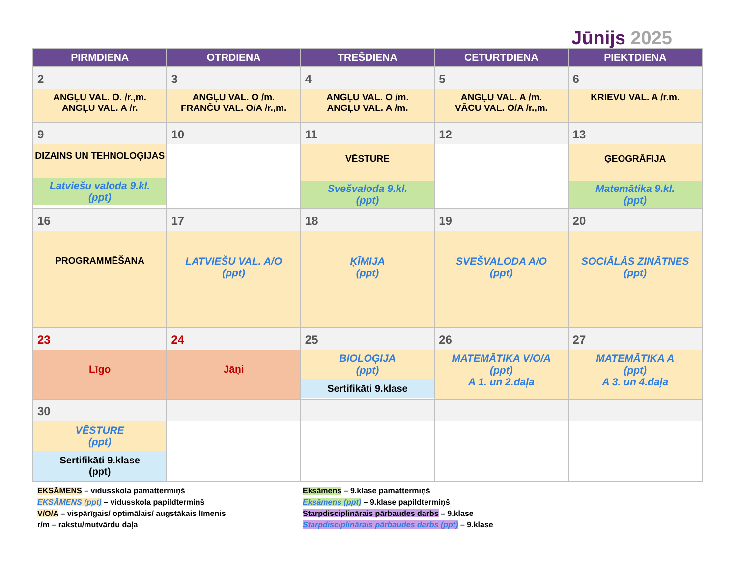Jūnijs 2025
| PIRMDIENA | OTRDIENA | TREŠDIENA | CETURTDIENA | PIEKTDIENA |
| --- | --- | --- | --- | --- |
| 2 ANGĻU VAL. O. /r.,m. ANGĻU VAL. A /r. | 3 ANGĻU VAL. O /m. FRANČU VAL. O/A /r.,m. | 4 ANGĻU VAL. O /m. ANGĻU VAL. A /m. | 5 ANGĻU VAL. A /m. VĀCU VAL. O/A /r.,m. | 6 KRIEVU VAL. A /r.m. |
| 9 DIZAINS UN TEHNOLOĢIJAS Latviešu valoda 9.kl. (ppt) | 10 | 11 VĒSTURE Svešvaloda 9.kl. (ppt) | 12 | 13 ĢEOGRĀFIJA Matemātika 9.kl. (ppt) |
| 16 PROGRAMMĒŠANA | 17 LATVIEŠU VAL. A/O (ppt) | 18 ĶĪMIJA (ppt) | 19 SVEŠVALODA A/O (ppt) | 20 SOCIĀLĀS ZINĀTNES (ppt) |
| 23 Līgo | 24 Jāņi | 25 BIOLOĢIJA (ppt) Sertifikāti 9.klase | 26 MATEMĀTIKA V/O/A (ppt) A 1. un 2.daļa | 27 MATEMĀTIKA A (ppt) A 3. un 4.daļa |
| 30 VĒSTURE (ppt) Sertifikāti 9.klase (ppt) | | | | |
EKSĀMENS – vidusskola pamattermiņš
EKSĀMENS (ppt) – vidusskola papildtermiņš
V/O/A – vispārīgais/ optimālais/ augstākais līmenis
r/m – rakstu/mutvārdu daļa
Eksāmens – 9.klase pamattermiņš
Eksāmens (ppt) – 9.klase papildtermiņš
Starpdisciplinārais pārbaudes darbs – 9.klase
Starpdisciplinārais pārbaudes darbs (ppt) – 9.klase